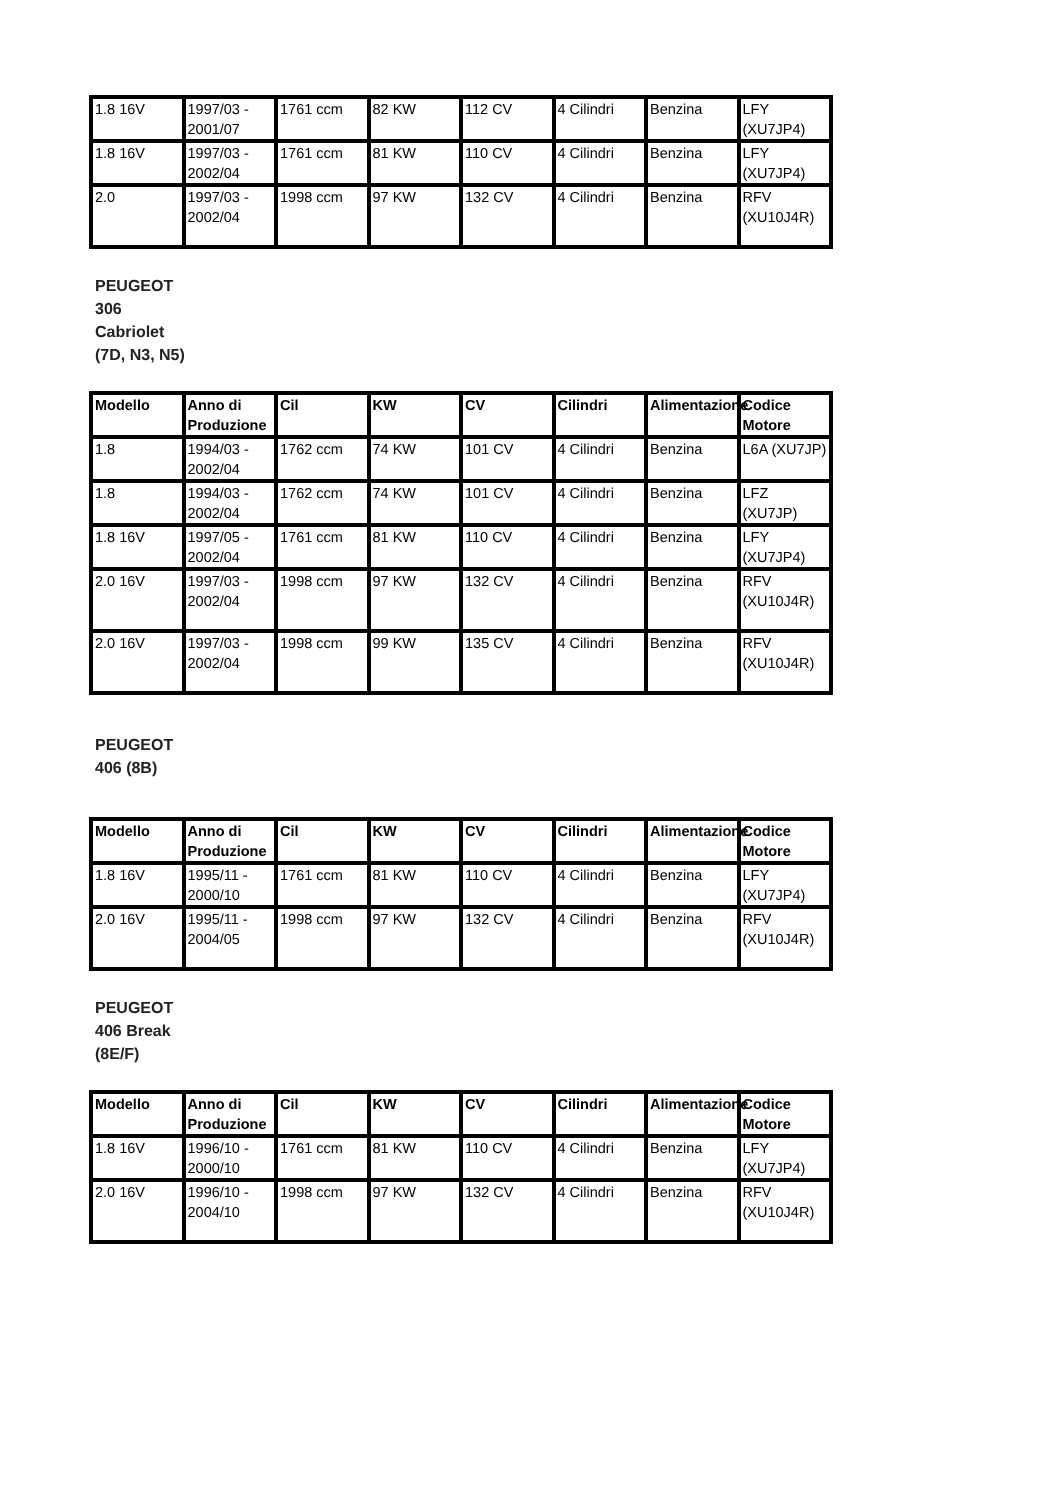| 1.8 16V | 1997/03 - 2001/07 | 1761 ccm | 82 KW | 112 CV | 4 Cilindri | Benzina | LFY (XU7JP4) |
| 1.8 16V | 1997/03 - 2002/04 | 1761 ccm | 81 KW | 110 CV | 4 Cilindri | Benzina | LFY (XU7JP4) |
| 2.0 | 1997/03 - 2002/04 | 1998 ccm | 97 KW | 132 CV | 4 Cilindri | Benzina | RFV (XU10J4R) |
PEUGEOT 306 Cabriolet (7D, N3, N5)
| Modello | Anno di Produzione | Cil | KW | CV | Cilindri | Alimentazione | Codice Motore |
| --- | --- | --- | --- | --- | --- | --- | --- |
| 1.8 | 1994/03 - 2002/04 | 1762 ccm | 74 KW | 101 CV | 4 Cilindri | Benzina | L6A (XU7JP) |
| 1.8 | 1994/03 - 2002/04 | 1762 ccm | 74 KW | 101 CV | 4 Cilindri | Benzina | LFZ (XU7JP) |
| 1.8 16V | 1997/05 - 2002/04 | 1761 ccm | 81 KW | 110 CV | 4 Cilindri | Benzina | LFY (XU7JP4) |
| 2.0 16V | 1997/03 - 2002/04 | 1998 ccm | 97 KW | 132 CV | 4 Cilindri | Benzina | RFV (XU10J4R) |
| 2.0 16V | 1997/03 - 2002/04 | 1998 ccm | 99 KW | 135 CV | 4 Cilindri | Benzina | RFV (XU10J4R) |
PEUGEOT 406 (8B)
| Modello | Anno di Produzione | Cil | KW | CV | Cilindri | Alimentazione | Codice Motore |
| --- | --- | --- | --- | --- | --- | --- | --- |
| 1.8 16V | 1995/11 - 2000/10 | 1761 ccm | 81 KW | 110 CV | 4 Cilindri | Benzina | LFY (XU7JP4) |
| 2.0 16V | 1995/11 - 2004/05 | 1998 ccm | 97 KW | 132 CV | 4 Cilindri | Benzina | RFV (XU10J4R) |
PEUGEOT 406 Break (8E/F)
| Modello | Anno di Produzione | Cil | KW | CV | Cilindri | Alimentazione | Codice Motore |
| --- | --- | --- | --- | --- | --- | --- | --- |
| 1.8 16V | 1996/10 - 2000/10 | 1761 ccm | 81 KW | 110 CV | 4 Cilindri | Benzina | LFY (XU7JP4) |
| 2.0 16V | 1996/10 - 2004/10 | 1998 ccm | 97 KW | 132 CV | 4 Cilindri | Benzina | RFV (XU10J4R) |